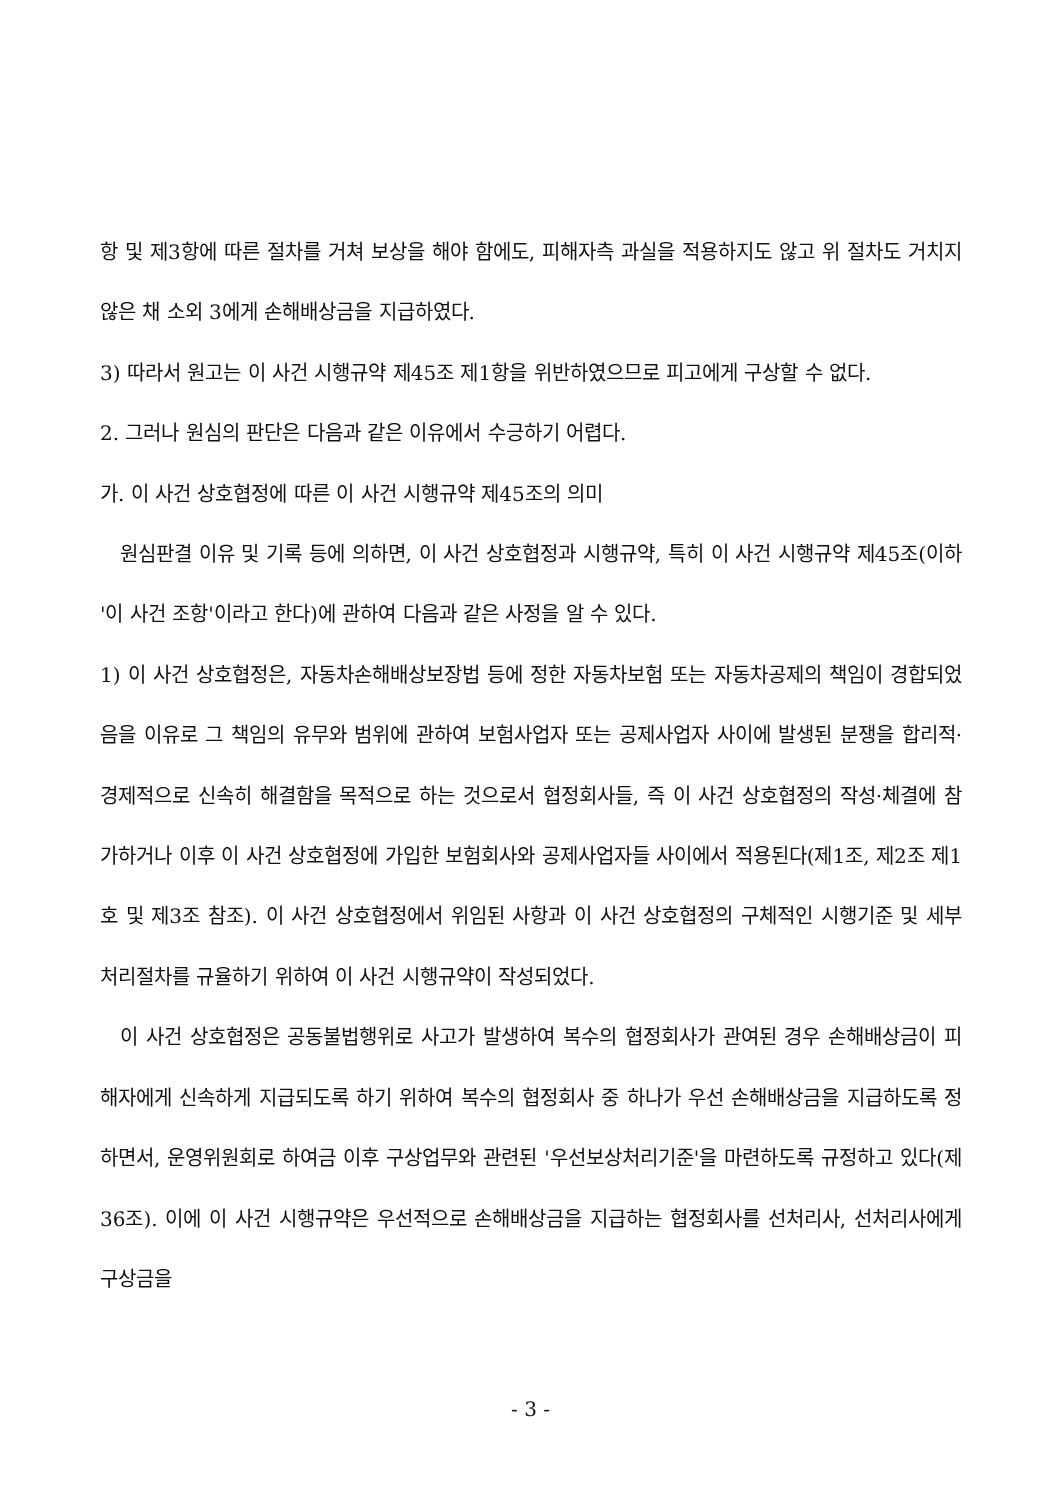항 및 제3항에 따른 절차를 거쳐 보상을 해야 함에도, 피해자측 과실을 적용하지도 않고 위 절차도 거치지 않은 채 소외 3에게 손해배상금을 지급하였다.
3) 따라서 원고는 이 사건 시행규약 제45조 제1항을 위반하였으므로 피고에게 구상할 수 없다.
2. 그러나 원심의 판단은 다음과 같은 이유에서 수긍하기 어렵다.
가. 이 사건 상호협정에 따른 이 사건 시행규약 제45조의 의미
원심판결 이유 및 기록 등에 의하면, 이 사건 상호협정과 시행규약, 특히 이 사건 시행규약 제45조(이하 '이 사건 조항'이라고 한다)에 관하여 다음과 같은 사정을 알 수 있다.
1) 이 사건 상호협정은, 자동차손해배상보장법 등에 정한 자동차보험 또는 자동차공제의 책임이 경합되었음을 이유로 그 책임의 유무와 범위에 관하여 보험사업자 또는 공제사업자 사이에 발생된 분쟁을 합리적·경제적으로 신속히 해결함을 목적으로 하는 것으로서 협정회사들, 즉 이 사건 상호협정의 작성·체결에 참가하거나 이후 이 사건 상호협정에 가입한 보험회사와 공제사업자들 사이에서 적용된다(제1조, 제2조 제1호 및 제3조 참조). 이 사건 상호협정에서 위임된 사항과 이 사건 상호협정의 구체적인 시행기준 및 세부 처리절차를 규율하기 위하여 이 사건 시행규약이 작성되었다.
이 사건 상호협정은 공동불법행위로 사고가 발생하여 복수의 협정회사가 관여된 경우 손해배상금이 피해자에게 신속하게 지급되도록 하기 위하여 복수의 협정회사 중 하나가 우선 손해배상금을 지급하도록 정하면서, 운영위원회로 하여금 이후 구상업무와 관련된 '우선보상처리기준'을 마련하도록 규정하고 있다(제36조). 이에 이 사건 시행규약은 우선적으로 손해배상금을 지급하는 협정회사를 선처리사, 선처리사에게 구상금을
- 3 -